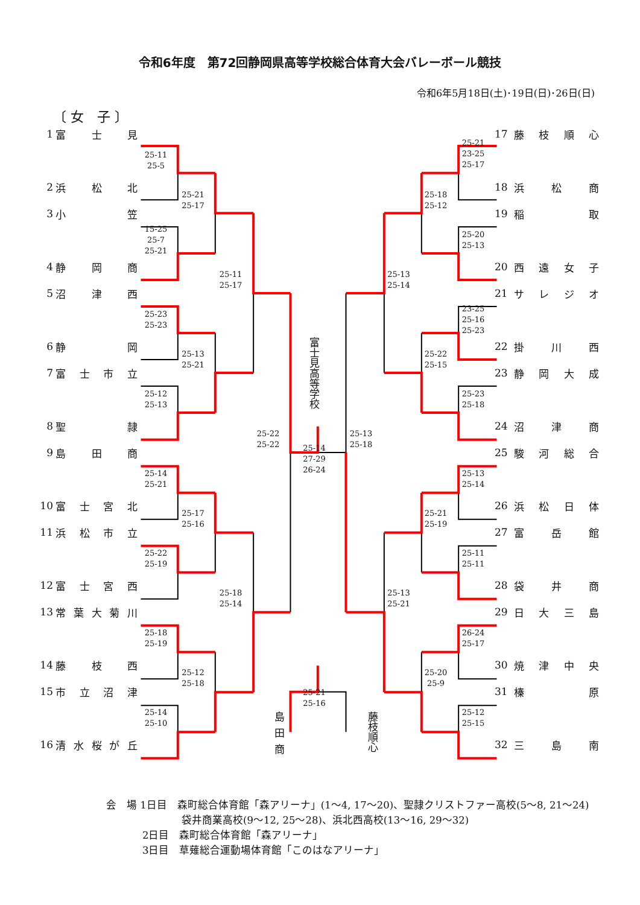令和6年度　第72回静岡県高等学校総合体育大会バレーボール競技
令和6年5月18日(土)･19日(日)･26日(日)
〔 女　子 〕
1 富士見
25-11
25-5
2 浜松北
25-21
25-17
3 小笠
15-25
25-7
25-21
4 静岡商
25-11
25-17
5 沼津西
25-23
25-23
6 静岡
25-13
25-21
7 富士市立
25-12
25-13
8 聖隷
25-22
25-22
富士見高等学校
25-14
27-29
26-24
25-13
25-18
9 島田商
25-14
25-21
10 富士宮北
25-17
25-16
11 浜松市立
25-22
25-19
12 富士宮西
25-18
25-14
13 常葉大菊川
25-18
25-19
14 藤枝西
25-12
25-18
15 市立沼津
25-21
25-16
25-14
25-10
16 清水桜が丘
島田商
藤枝順心
17 藤枝順心
25-21
23-25
25-17
18 浜松商
25-18
25-12
19 稲取
25-20
25-13
20 西遠女子
25-13
25-14
21 サレジオ
23-25
25-16
25-23
22 掛川西
25-22
25-15
23 静岡大成
25-23
25-18
24 沼津商
25 駿河総合
25-13
25-14
26 浜松日体
25-21
25-19
27 富岳館
25-11
25-11
28 袋井商
25-13
25-21
29 日大三島
26-24
25-17
30 焼津中央
25-20
25-9
31 榛原
25-12
25-15
32 三島南
会　場 1日目　森町総合体育館「森アリーナ」(1～4, 17～20)、聖隷クリストファー高校(5～8, 21～24)
袋井商業高校(9～12, 25～28)、浜北西高校(13～16, 29～32)
2日目　森町総合体育館「森アリーナ」
3日目　草薙総合運動場体育館「このはなアリーナ」